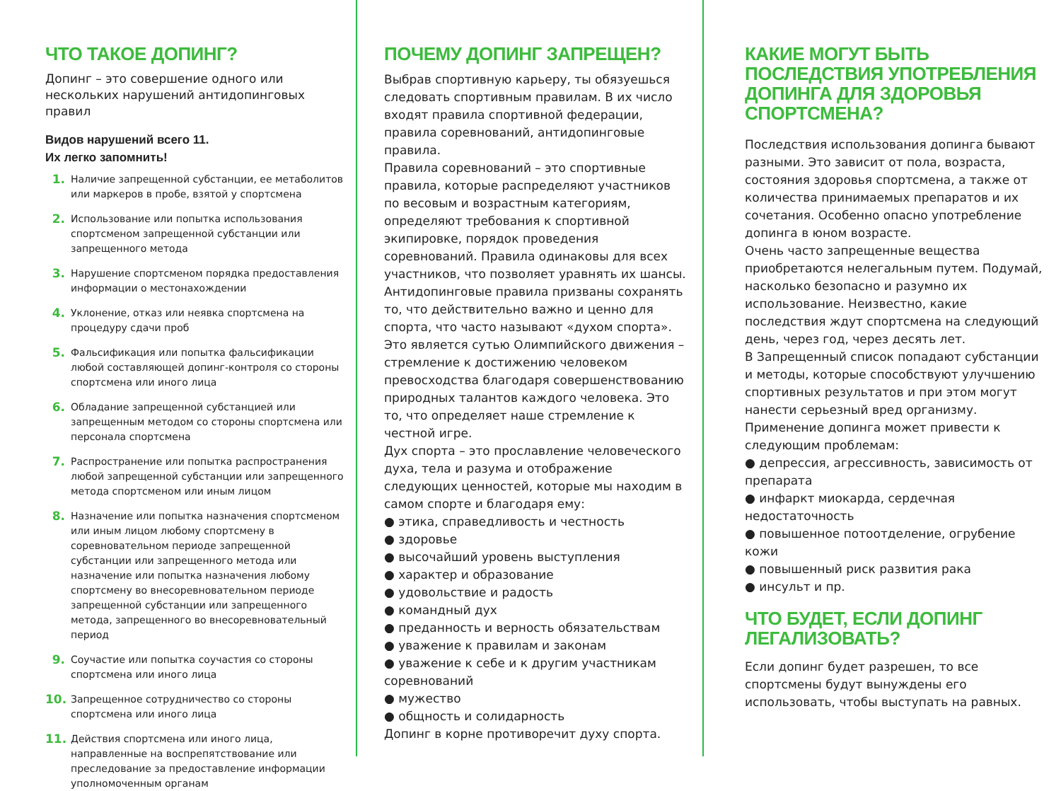ЧТО ТАКОЕ ДОПИНГ?
Допинг – это совершение одного или нескольких нарушений антидопинговых правил
Видов нарушений всего 11.
Их легко запомнить!
1. Наличие запрещенной субстанции, ее метаболитов или маркеров в пробе, взятой у спортсмена
2. Использование или попытка использования спортсменом запрещенной субстанции или запрещенного метода
3. Нарушение спортсменом порядка предоставления информации о местонахождении
4. Уклонение, отказ или неявка спортсмена на процедуру сдачи проб
5. Фальсификация или попытка фальсификации любой составляющей допинг-контроля со стороны спортсмена или иного лица
6. Обладание запрещенной субстанцией или запрещенным методом со стороны спортсмена или персонала спортсмена
7. Распространение или попытка распространения любой запрещенной субстанции или запрещенного метода спортсменом или иным лицом
8. Назначение или попытка назначения спортсменом или иным лицом любому спортсмену в соревновательном периоде запрещенной субстанции или запрещенного метода или назначение или попытка назначения любому спортсмену во внесоревновательном периоде запрещенной субстанции или запрещенного метода, запрещенного во внесоревновательный период
9. Соучастие или попытка соучастия со стороны спортсмена или иного лица
10. Запрещенное сотрудничество со стороны спортсмена или иного лица
11. Действия спортсмена или иного лица, направленные на воспрепятствование или преследование за предоставление информации уполномоченным органам
ПОЧЕМУ ДОПИНГ ЗАПРЕЩЕН?
Выбрав спортивную карьеру, ты обязуешься следовать спортивным правилам. В их число входят правила спортивной федерации, правила соревнований, антидопинговые правила.
Правила соревнований – это спортивные правила, которые распределяют участников по весовым и возрастным категориям, определяют требования к спортивной экипировке, порядок проведения соревнований. Правила одинаковы для всех участников, что позволяет уравнять их шансы.
Антидопинговые правила призваны сохранять то, что действительно важно и ценно для спорта, что часто называют «духом спорта». Это является сутью Олимпийского движения – стремление к достижению человеком превосходства благодаря совершенствованию природных талантов каждого человека. Это то, что определяет наше стремление к честной игре.
Дух спорта – это прославление человеческого духа, тела и разума и отображение следующих ценностей, которые мы находим в самом спорте и благодаря ему:
● этика, справедливость и честность
● здоровье
● высочайший уровень выступления
● характер и образование
● удовольствие и радость
● командный дух
● преданность и верность обязательствам
● уважение к правилам и законам
● уважение к себе и к другим участникам соревнований
● мужество
● общность и солидарность
Допинг в корне противоречит духу спорта.
КАКИЕ МОГУТ БЫТЬ ПОСЛЕДСТВИЯ УПОТРЕБЛЕНИЯ ДОПИНГА ДЛЯ ЗДОРОВЬЯ СПОРТСМЕНА?
Последствия использования допинга бывают разными. Это зависит от пола, возраста, состояния здоровья спортсмена, а также от количества принимаемых препаратов и их сочетания. Особенно опасно употребление допинга в юном возрасте.
Очень часто запрещенные вещества приобретаются нелегальным путем. Подумай, насколько безопасно и разумно их использование. Неизвестно, какие последствия ждут спортсмена на следующий день, через год, через десять лет.
В Запрещенный список попадают субстанции и методы, которые способствуют улучшению спортивных результатов и при этом могут нанести серьезный вред организму.
Применение допинга может привести к следующим проблемам:
● депрессия, агрессивность, зависимость от препарата
● инфаркт миокарда, сердечная недостаточность
● повышенное потоотделение, огрубение кожи
● повышенный риск развития рака
● инсульт и пр.
ЧТО БУДЕТ, ЕСЛИ ДОПИНГ ЛЕГАЛИЗОВАТЬ?
Если допинг будет разрешен, то все спортсмены будут вынуждены его использовать, чтобы выступать на равных.